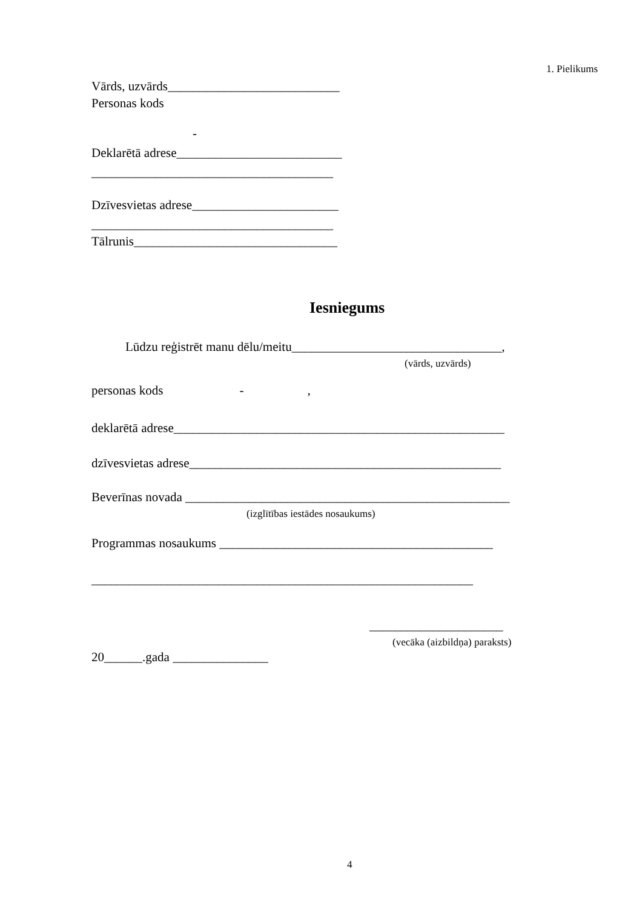1. Pielikums
Vārds, uzvārds___________________________
Personas kods
-
Deklarētā adrese__________________________
______________________________________
Dzīvesvietas adrese_______________________
______________________________________
Tālrunis________________________________
Iesniegums
Lūdzu reģistrēt manu dēlu/meitu_________________________________,
(vārds, uzvārds)
personas kods - ,
deklarētā adrese____________________________________________________
dzīvesvietas adrese_________________________________________________
Beverīnas novada ___________________________________________________
(izglītības iestādes nosaukums)
Programmas nosaukums ___________________________________________
____________________________________________________________
_____________________
(vecāka (aizbildņa) paraksts)
20______.gada _______________
4